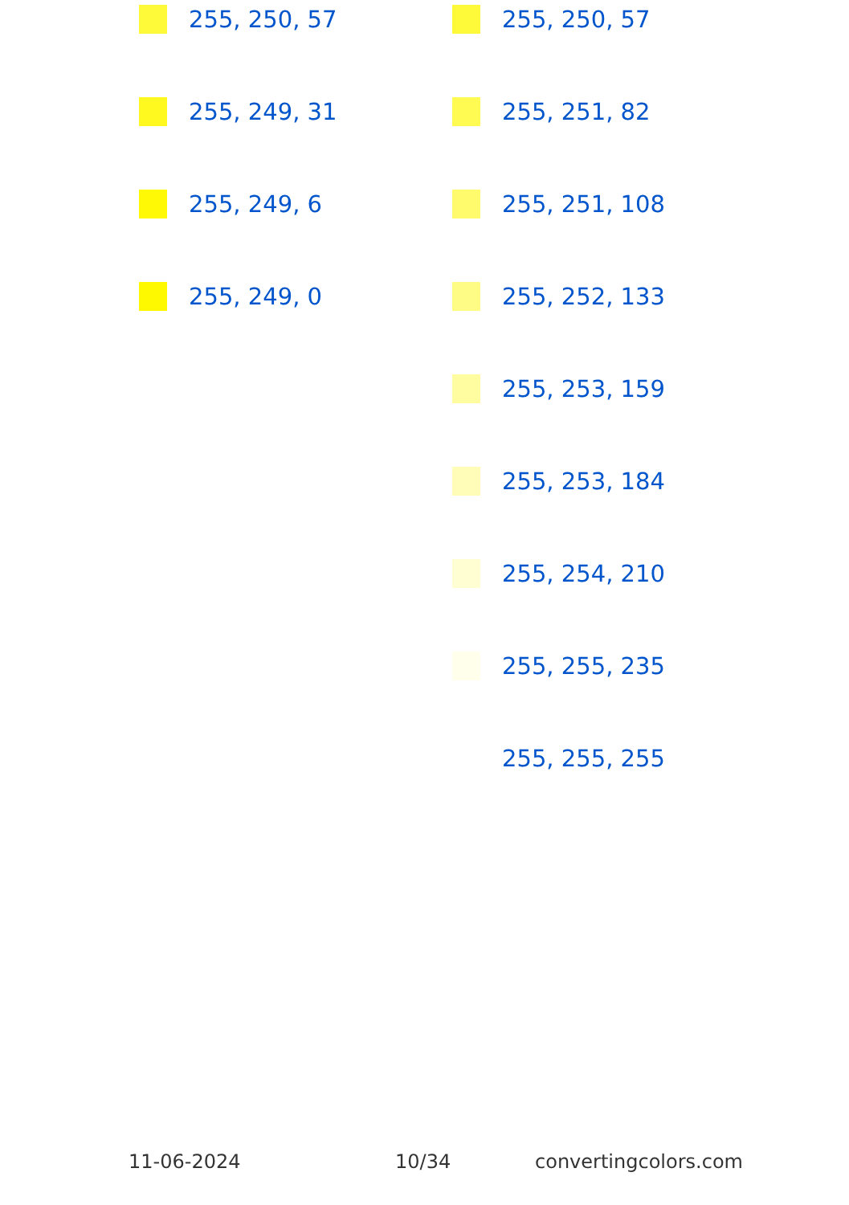255, 250, 57
255, 249, 31
255, 249, 6
255, 249, 0
255, 250, 57
255, 251, 82
255, 251, 108
255, 252, 133
255, 253, 159
255, 253, 184
255, 254, 210
255, 255, 235
255, 255, 255
11-06-2024 10/34 convertingcolors.com